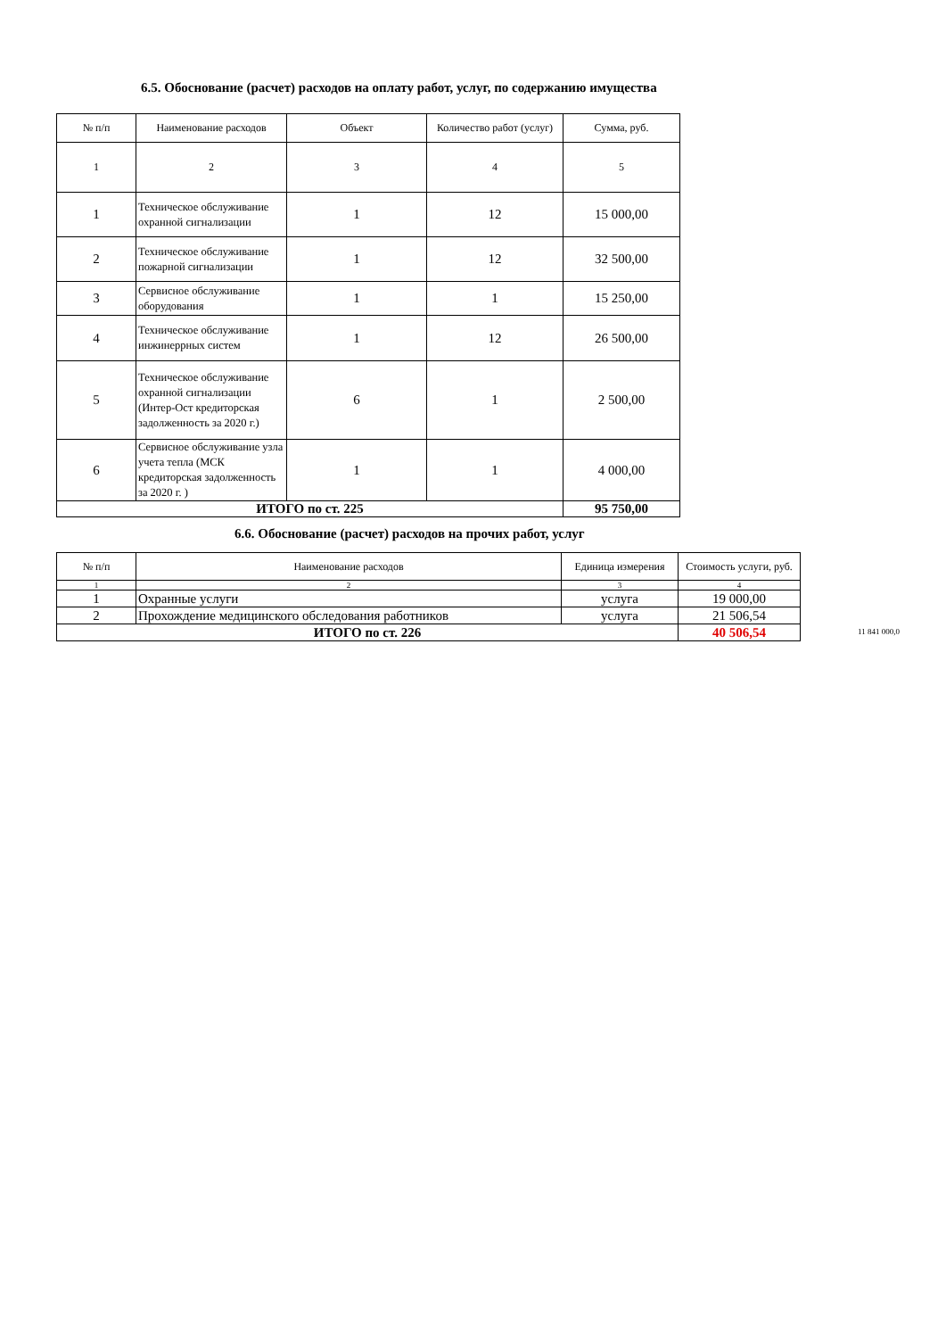6.5. Обоснование (расчет) расходов на оплату работ, услуг, по содержанию имущества
| № п/п | Наименование расходов | Объект | Количество работ (услуг) | Сумма, руб. |
| --- | --- | --- | --- | --- |
| 1 | 2 | 3 | 4 | 5 |
| 1 | Техническое обслуживание охранной сигнализации | 1 | 12 | 15 000,00 |
| 2 | Техническое обслуживание пожарной сигнализации | 1 | 12 | 32 500,00 |
| 3 | Сервисное обслуживание оборудования | 1 | 1 | 15 250,00 |
| 4 | Техническое обслуживание инжинеррных систем | 1 | 12 | 26 500,00 |
| 5 | Техническое обслуживание охранной сигнализации (Интер-Ост кредиторская задолженность за 2020 г.) | 6 | 1 | 2 500,00 |
| 6 | Сервисное обслуживание узла учета тепла (МСК кредиторская задолженность за 2020 г. ) | 1 | 1 | 4 000,00 |
| ИТОГО по ст. 225 | | | | 95 750,00 |
6.6. Обоснование (расчет) расходов на прочих работ, услуг
| № п/п | Наименование расходов | Единица измерения | Стоимость услуги, руб. |
| --- | --- | --- | --- |
| 1 | 2 | 3 | 4 |
| 1 | Охранные услуги | услуга | 19 000,00 |
| 2 | Прохождение медицинского обследования работников | услуга | 21 506,54 |
| ИТОГО по ст. 226 | | | 40 506,54 |
11 841 000,0